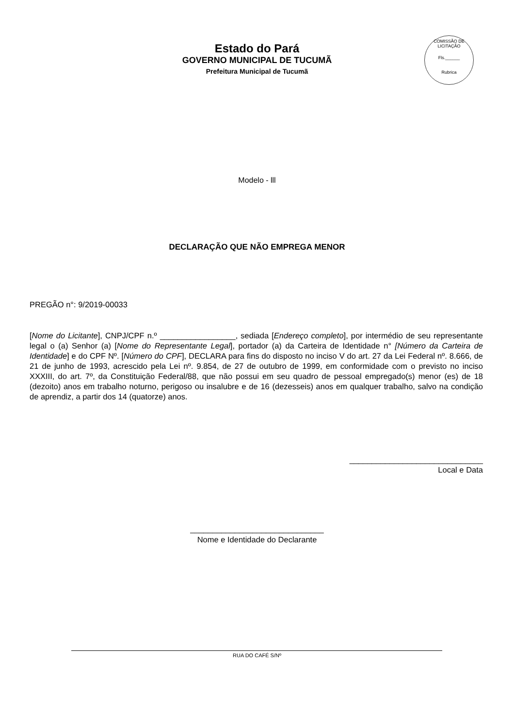Estado do Pará
GOVERNO MUNICIPAL DE TUCUMÃ
Prefeitura Municipal de Tucumã
COMISSÃO DE LICITAÇÃO
Fls.______
Rubrica
Modelo - lll
DECLARAÇÃO QUE NÃO EMPREGA MENOR
PREGÃO n°: 9/2019-00033
[Nome do Licitante], CNPJ/CPF n.º _________________, sediada [Endereço completo], por intermédio de seu representante legal o (a) Senhor (a) [Nome do Representante Legal], portador (a) da Carteira de Identidade n° [Número da Carteira de Identidade] e do CPF Nº. [Número do CPF], DECLARA para fins do disposto no inciso V do art. 27 da Lei Federal nº. 8.666, de 21 de junho de 1993, acrescido pela Lei nº. 9.854, de 27 de outubro de 1999, em conformidade com o previsto no inciso XXXIII, do art. 7º, da Constituição Federal/88, que não possui em seu quadro de pessoal empregado(s) menor (es) de 18 (dezoito) anos em trabalho noturno, perigoso ou insalubre e de 16 (dezesseis) anos em qualquer trabalho, salvo na condição de aprendiz, a partir dos 14 (quatorze) anos.
______________________________
Local e Data
______________________________
Nome e Identidade do Declarante
RUA DO CAFÉ S/Nº